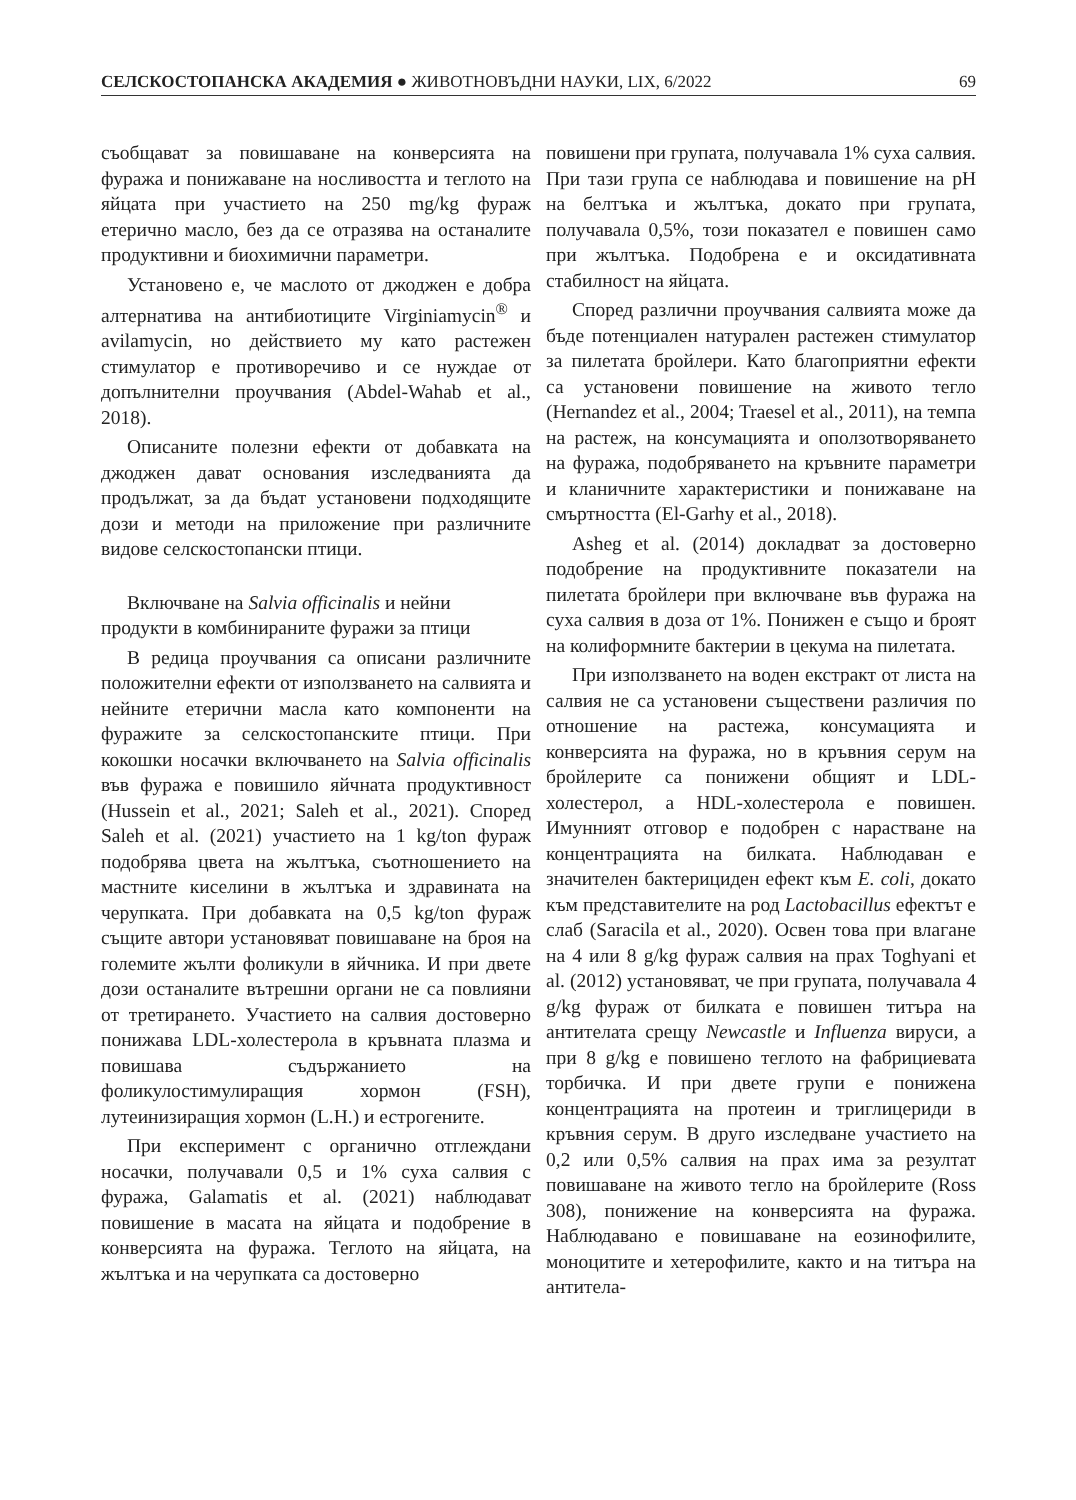СЕЛСКОСТОПАНСКА АКАДЕМИЯ ● ЖИВОТНОВЪДНИ НАУКИ, LIX, 6/2022 69
съобщават за повишаване на конверсията на фуража и понижаване на носливостта и теглото на яйцата при участието на 250 mg/kg фураж етерично масло, без да се отразява на останалите продуктивни и биохимични параметри.
Установено е, че маслото от джоджен е добра алтернатива на антибиотиците Virginiamycin<sup>®</sup> и avilamycin, но действието му като растежен стимулатор е противоречиво и се нуждае от допълнителни проучвания (Abdel-Wahab et al., 2018).
Описаните полезни ефекти от добавката на джоджен дават основания изследванията да продължат, за да бъдат установени подходящите дози и методи на приложение при различните видове селскостопански птици.
Включване на Salvia officinalis и нейни продукти в комбинираните фуражи за птици
В редица проучвания са описани различните положителни ефекти от използването на салвията и нейните етерични масла като компоненти на фуражите за селскостопанските птици. При кокошки носачки включването на Salvia officinalis във фуража е повишило яйчната продуктивност (Hussein et al., 2021; Saleh et al., 2021). Според Saleh et al. (2021) участието на 1 kg/ton фураж подобрява цвета на жълтъка, съотношението на мастните киселини в жълтъка и здравината на черупката. При добавката на 0,5 kg/ton фураж същите автори установяват повишаване на броя на големите жълти фоликули в яйчника. И при двете дози останалите вътрешни органи не са повлияни от третирането. Участието на салвия достоверно понижава LDL-холестерола в кръвната плазма и повишава съдържанието на фоликулостимулиращия хормон (FSH), лутеинизиращия хормон (L.H.) и естрогените.
При експеримент с органично отглеждани носачки, получавали 0,5 и 1% суха салвия с фуража, Galamatis et al. (2021) наблюдават повишение в масата на яйцата и подобрение в конверсията на фуража. Теглото на яйцата, на жълтъка и на черупката са достоверно
повишени при групата, получавала 1% суха салвия. При тази група се наблюдава и повишение на pH на белтъка и жълтъка, докато при групата, получавала 0,5%, този показател е повишен само при жълтъка. Подобрена е и оксидативната стабилност на яйцата.
Според различни проучвания салвията може да бъде потенциален натурален растежен стимулатор за пилетата бройлери. Като благоприятни ефекти са установени повишение на живото тегло (Hernandez et al., 2004; Traesel et al., 2011), на темпа на растеж, на консумацията и оползотворяването на фуража, подобряването на кръвните параметри и кланичните характеристики и понижаване на смъртността (El-Garhy et al., 2018).
Asheg et al. (2014) докладват за достоверно подобрение на продуктивните показатели на пилетата бройлери при включване във фуража на суха салвия в доза от 1%. Понижен е също и броят на колиформните бактерии в цекума на пилетата.
При използването на воден екстракт от листа на салвия не са установени съществени различия по отношение на растежа, консумацията и конверсията на фуража, но в кръвния серум на бройлерите са понижени общият и LDL-холестерол, а HDL-холестерола е повишен. Имунният отговор е подобрен с нарастване на концентрацията на билката. Наблюдаван е значителен бактерициден ефект към E. coli, докато към представителите на род Lactobacillus ефектът е слаб (Saracila et al., 2020). Освен това при влагане на 4 или 8 g/kg фураж салвия на прах Toghyani et al. (2012) установяват, че при групата, получавала 4 g/kg фураж от билката е повишен титъра на антителата срещу Newcastle и Influenza вируси, а при 8 g/kg е повишено теглото на фабрициевата торбичка. И при двете групи е понижена концентрацията на протеин и триглицериди в кръвния серум. В друго изследване участието на 0,2 или 0,5% салвия на прах има за резултат повишаване на живото тегло на бройлерите (Ross 308), понижение на конверсията на фуража. Наблюдавано е повишаване на еозинофилите, моноцитите и хетерофилите, както и на титъра на антитела-